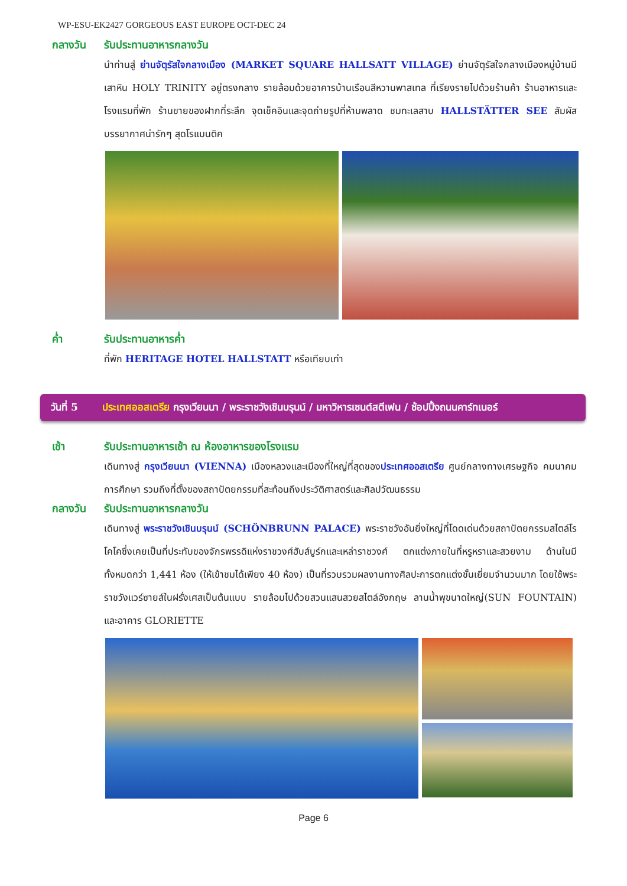WP-ESU-EK2427 GORGEOUS EAST EUROPE OCT-DEC 24
กลางวัน รับประทานอาหารกลางวัน
นำท่านสู่ ย่านจัตุรัสใจกลางเมือง (MARKET SQUARE HALLSATT VILLAGE) ย่านจัตุรัสใจกลางเมืองหมู่บ้านมีเสาหิน HOLY TRINITY อยู่ตรงกลาง รายล้อมด้วยอาคารบ้านเรือนสีหวานพาสเทล ที่เรียงรายไปด้วยร้านค้า ร้านอาหารและโรงแรมที่พัก ร้านขายของฝากที่ระลึก จุดเช็คอินและจุดถ่ายรูปที่ห้ามพลาด ชมทะเลสาบ HALLSTÄTTER SEE สัมผัสบรรยากาศน่ารักๆ สุดโรแมนติค
ค่ำ รับประทานอาหารค่ำ
ที่พัก HERITAGE HOTEL HALLSTATT หรือเทียบเท่า
วันที่ 5 ประเทศออสเตรีย กรุงเวียนนา / พระราชวังเชินบรุนน์ / มหาวิหารเซนต์สตีเฟน / ช้อปปิ้งถนนคาร์ทเนอร์
เช้า รับประทานอาหารเช้า ณ ห้องอาหารของโรงแรม
เดินทางสู่ กรุงเวียนนา (VIENNA) เมืองหลวงและเมืองที่ใหญ่ที่สุดของประเทศออสเตรีย ศูนย์กลางทางเศรษฐกิจ คมนาคม การศึกษา รวมถึงที่ตั้งของสถาปัตยกรรมที่สะท้อนถึงประวัติศาสตร์และศิลปวัฒนธรรม
กลางวัน รับประทานอาหารกลางวัน
เดินทางสู่ พระราชวังเชินบรุนน์ (SCHÖNBRUNN PALACE) พระราชวังอันยิ่งใหญ่ที่โดดเด่นด้วยสถาปัตยกรรมสไตล์โรโคโคซึ่งเคยเป็นที่ประทับของจักรพรรดิแห่งราชวงศ์ฮับส์บูร์กและเหล่าราชวงศ์ ตกแต่งภายในที่หรูหราและสวยงาม ด้านในมีทั้งหมดกว่า 1,441 ห้อง (ให้เข้าชมได้เพียง 40 ห้อง) เป็นที่รวบรวมผลงานทางศิลปะการตกแต่งชั้นเยี่ยมจำนวนมาก โดยใช้พระราชวังแวร์ซายส์ในฝรั่งเศสเป็นต้นแบบ รายล้อมไปด้วยสวนแสนสวยสไตล์อังกฤษ ลานน้ำพุขนาดใหญ่(SUN FOUNTAIN) และอาคาร GLORIETTE
Page 6